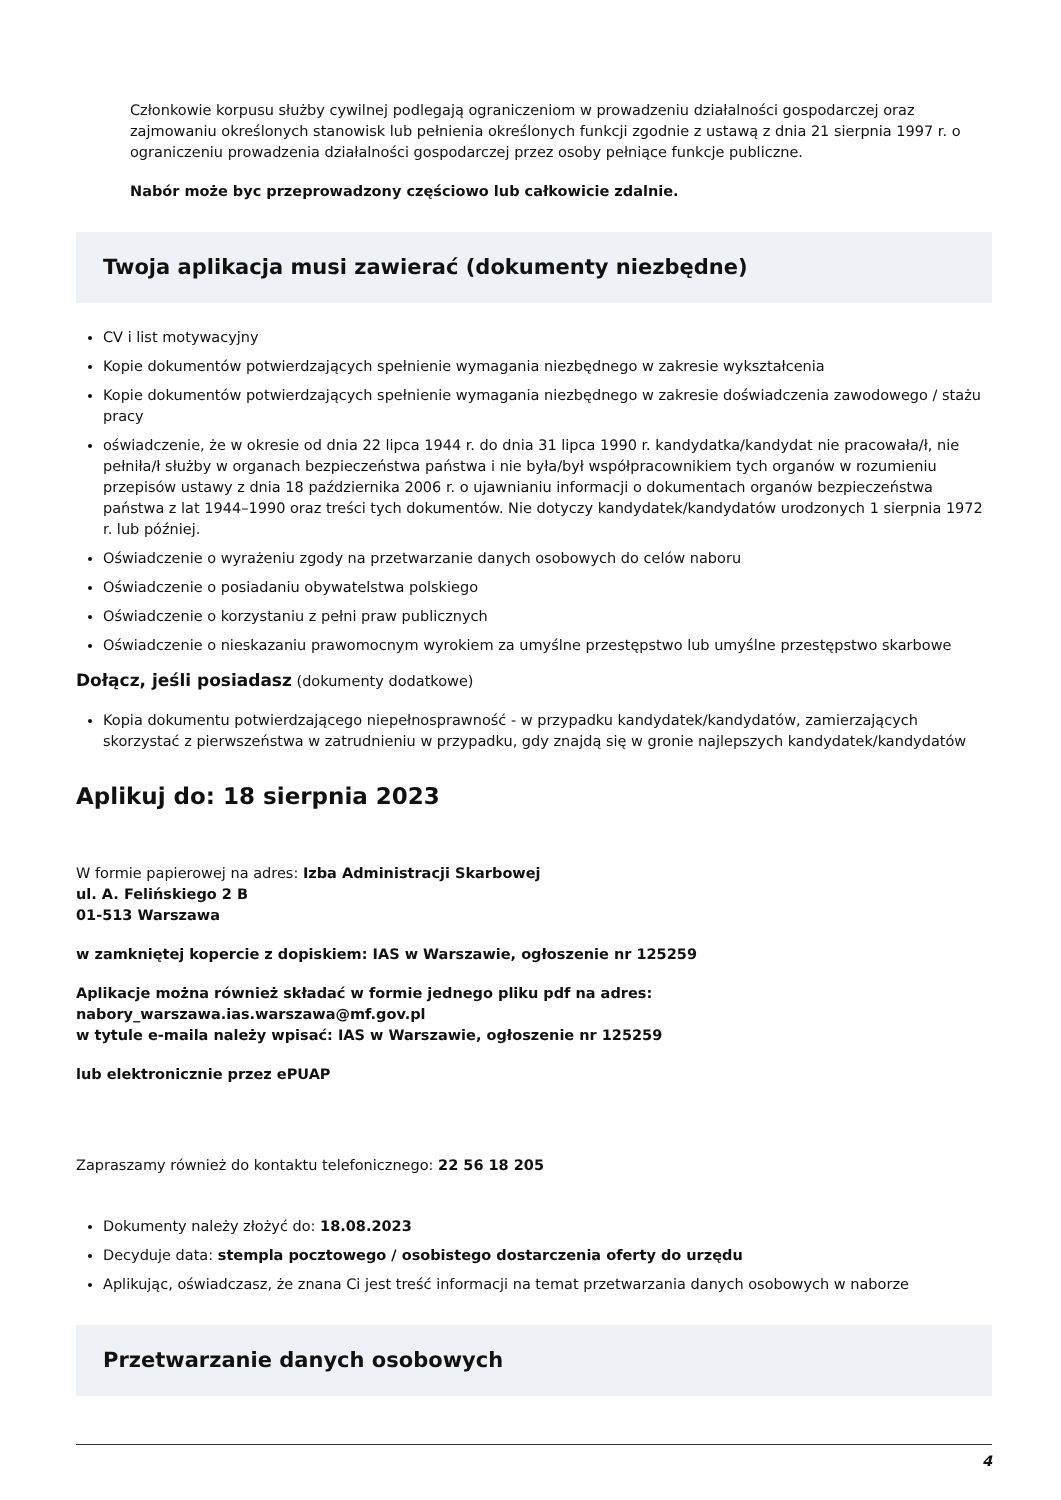Członkowie korpusu służby cywilnej podlegają ograniczeniom w prowadzeniu działalności gospodarczej oraz zajmowaniu określonych stanowisk lub pełnienia określonych funkcji zgodnie z ustawą z dnia 21 sierpnia 1997 r. o ograniczeniu prowadzenia działalności gospodarczej przez osoby pełniące funkcje publiczne.
Nabór może byc przeprowadzony częściowo lub całkowicie zdalnie.
Twoja aplikacja musi zawierać (dokumenty niezbędne)
CV i list motywacyjny
Kopie dokumentów potwierdzających spełnienie wymagania niezbędnego w zakresie wykształcenia
Kopie dokumentów potwierdzających spełnienie wymagania niezbędnego w zakresie doświadczenia zawodowego / stażu pracy
oświadczenie, że w okresie od dnia 22 lipca 1944 r. do dnia 31 lipca 1990 r. kandydatka/kandydat nie pracowała/ł, nie pełniła/ł służby w organach bezpieczeństwa państwa i nie była/był współpracownikiem tych organów w rozumieniu przepisów ustawy z dnia 18 października 2006 r. o ujawnianiu informacji o dokumentach organów bezpieczeństwa państwa z lat 1944–1990 oraz treści tych dokumentów. Nie dotyczy kandydatek/kandydatów urodzonych 1 sierpnia 1972 r. lub później.
Oświadczenie o wyrażeniu zgody na przetwarzanie danych osobowych do celów naboru
Oświadczenie o posiadaniu obywatelstwa polskiego
Oświadczenie o korzystaniu z pełni praw publicznych
Oświadczenie o nieskazaniu prawomocnym wyrokiem za umyślne przestępstwo lub umyślne przestępstwo skarbowe
Dołącz, jeśli posiadasz (dokumenty dodatkowe)
Kopia dokumentu potwierdzającego niepełnosprawność - w przypadku kandydatek/kandydatów, zamierzających skorzystać z pierwszeństwa w zatrudnieniu w przypadku, gdy znajdą się w gronie najlepszych kandydatek/kandydatów
Aplikuj do: 18 sierpnia 2023
W formie papierowej na adres: Izba Administracji Skarbowej
ul. A. Felińskiego 2 B
01-513 Warszawa
w zamkniętej kopercie z dopiskiem: IAS w Warszawie, ogłoszenie nr 125259
Aplikacje można również składać w formie jednego pliku pdf na adres:
nabory_warszawa.ias.warszawa@mf.gov.pl
w tytule e-maila należy wpisać: IAS w Warszawie, ogłoszenie nr 125259
lub elektronicznie przez ePUAP
Zapraszamy również do kontaktu telefonicznego: 22 56 18 205
Dokumenty należy złożyć do: 18.08.2023
Decyduje data: stempla pocztowego / osobistego dostarczenia oferty do urzędu
Aplikując, oświadczasz, że znana Ci jest treść informacji na temat przetwarzania danych osobowych w naborze
Przetwarzanie danych osobowych
4